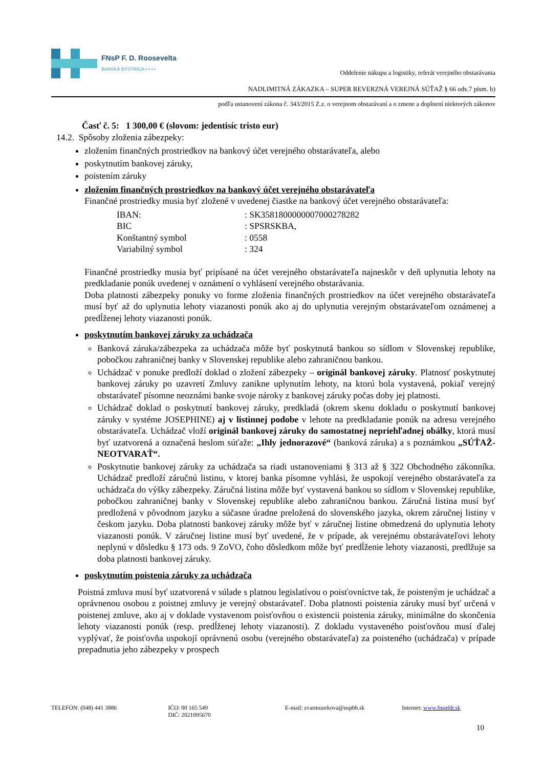FNsP F. D. Roosevelta
BANSKÁ BYSTRICA ▪ ▪ ▪ ▪
Oddelenie nákupu a logistiky, referát verejného obstarávania
NADLIMITNÁ ZÁKAZKA – SUPER REVERZNÁ VEREJNÁ SÚŤAŽ § 66 ods.7 písm. b)
podľa ustanovení zákona č. 343/2015 Z.z. o verejnom obstarávaní a o zmene a doplnení niektorých zákonov
Časť č. 5: 1 300,00 € (slovom: jedentisíc tristo eur)
14.2. Spôsoby zloženia zábezpeky:
zložením finančných prostriedkov na bankový účet verejného obstarávateľa, alebo
poskytnutím bankovej záruky,
poistením záruky
zložením finančných prostriedkov na bankový účet verejného obstarávateľa
Finančné prostriedky musia byť zložené v uvedenej čiastke na bankový účet verejného obstarávateľa:
| IBAN: | : SK3581800000007000278282 |
| BIC | : SPSRSKBA, |
| Konštantný symbol | : 0558 |
| Variabilný symbol | : 324 |
Finančné prostriedky musia byť pripísané na účet verejného obstarávateľa najneskôr v deň uplynutia lehoty na predkladanie ponúk uvedenej v oznámení o vyhlásení verejného obstarávania.
Doba platnosti zábezpeky ponuky vo forme zloženia finančných prostriedkov na účet verejného obstarávateľa musí byť až do uplynutia lehoty viazanosti ponúk ako aj do uplynutia verejným obstarávateľom oznámenej a predĺženej lehoty viazanosti ponúk.
poskytnutím bankovej záruky za uchádzača
Banková záruka/zábezpeka za uchádzača môže byť poskytnutá bankou so sídlom v Slovenskej republike, pobočkou zahraničnej banky v Slovenskej republike alebo zahraničnou bankou.
Uchádzač v ponuke predloží doklad o zložení zábezpeky – originál bankovej záruky. Platnosť poskytnutej bankovej záruky po uzavretí Zmluvy zanikne uplynutím lehoty, na ktorú bola vystavená, pokiaľ verejný obstarávateľ písomne neoznámi banke svoje nároky z bankovej záruky počas doby jej platnosti.
Uchádzač doklad o poskytnutí bankovej záruky, predkladá (okrem skenu dokladu o poskytnutí bankovej záruky v systéme JOSEPHINE) aj v listinnej podobe v lehote na predkladanie ponúk na adresu verejného obstarávateľa. Uchádzač vloží originál bankovej záruky do samostatnej nepriehľadnej obálky, ktorá musí byť uzatvorená a označená heslom súťaže: „Ihly jednorazové“ (banková záruka) a s poznámkou „SÚŤAŽ-NEOTVARAŤ“.
Poskytnutie bankovej záruky za uchádzača sa riadi ustanoveniami § 313 až § 322 Obchodného zákonníka. Uchádzač predloží záručnú listinu, v ktorej banka písomne vyhlási, že uspokojí verejného obstarávateľa za uchádzača do výšky zábezpeky. Záručná listina môže byť vystavená bankou so sídlom v Slovenskej republike, pobočkou zahraničnej banky v Slovenskej republike alebo zahraničnou bankou. Záručná listina musí byť predložená v pôvodnom jazyku a súčasne úradne preložená do slovenského jazyka, okrem záručnej listiny v českom jazyku. Doba platnosti bankovej záruky môže byť v záručnej listine obmedzená do uplynutia lehoty viazanosti ponúk. V záručnej listine musí byť uvedené, že v prípade, ak verejnému obstarávateľovi lehoty neplynú v dôsledku § 173 ods. 9 ZoVO, čoho dôsledkom môže byť predĺženie lehoty viazanosti, predlžuje sa doba platnosti bankovej záruky.
poskytnutím poistenia záruky za uchádzača
Poistná zmluva musí byť uzatvorená v súlade s platnou legislatívou o poisťovníctve tak, že poisteným je uchádzač a oprávnenou osobou z poistnej zmluvy je verejný obstarávateľ. Doba platnosti poistenia záruky musí byť určená v poistenej zmluve, ako aj v doklade vystavenom poisťovňou o existencii poistenia záruky, minimálne do skončenia lehoty viazanosti ponúk (resp. predĺženej lehoty viazanosti). Z dokladu vystaveného poisťovňou musí ďalej vyplývať, že poisťovňa uspokojí oprávnenú osobu (verejného obstarávateľa) za poisteného (uchádzača) v prípade prepadnutia jeho zábezpeky v prospech
TELEFÓN: (048) 441 3886 IČO: 00 165 549
DIČ: 2021095670
E-mail: zvarmuzekova@nspbb.sk Internet: www.fnspfdr.sk
10